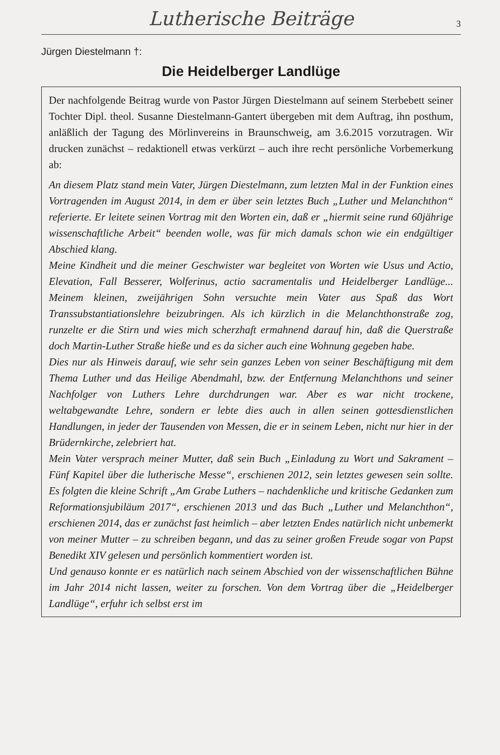Lutherische Beiträge 3
Jürgen Diestelmann †:
Die Heidelberger Landlüge
Der nachfolgende Beitrag wurde von Pastor Jürgen Diestelmann auf seinem Sterbebett seiner Tochter Dipl. theol. Susanne Diestelmann-Gantert übergeben mit dem Auftrag, ihn posthum, anläßlich der Tagung des Mörlinvereins in Braunschweig, am 3.6.2015 vorzutragen. Wir drucken zunächst – redaktionell etwas verkürzt – auch ihre recht persönliche Vorbemerkung ab:
An diesem Platz stand mein Vater, Jürgen Diestelmann, zum letzten Mal in der Funktion eines Vortragenden im August 2014, in dem er über sein letztes Buch „Luther und Melanchthon“ referierte. Er leitete seinen Vortrag mit den Worten ein, daß er „hiermit seine rund 60jährige wissenschaftliche Arbeit“ beenden wolle, was für mich damals schon wie ein endgültiger Abschied klang.
Meine Kindheit und die meiner Geschwister war begleitet von Worten wie Usus und Actio, Elevation, Fall Besserer, Wolferinus, actio sacramentalis und Heidelberger Landlüge... Meinem kleinen, zweijährigen Sohn versuchte mein Vater aus Spaß das Wort Transsubstantiationslehre beizubringen. Als ich kürzlich in die Melanchthonstraße zog, runzelte er die Stirn und wies mich scherzhaft ermahnend darauf hin, daß die Querstraße doch Martin-Luther Straße hieße und es da sicher auch eine Wohnung gegeben habe.
Dies nur als Hinweis darauf, wie sehr sein ganzes Leben von seiner Beschäftigung mit dem Thema Luther und das Heilige Abendmahl, bzw. der Entfernung Melanchthons und seiner Nachfolger von Luthers Lehre durchdrungen war. Aber es war nicht trockene, weltabgewandte Lehre, sondern er lebte dies auch in allen seinen gottesdienstlichen Handlungen, in jeder der Tausenden von Messen, die er in seinem Leben, nicht nur hier in der Brüdernkirche, zelebriert hat.
Mein Vater versprach meiner Mutter, daß sein Buch „Einladung zu Wort und Sakrament – Fünf Kapitel über die lutherische Messe“, erschienen 2012, sein letztes gewesen sein sollte. Es folgten die kleine Schrift „Am Grabe Luthers – nachdenkliche und kritische Gedanken zum Reformationsjubiläum 2017“, erschienen 2013 und das Buch „Luther und Melanchthon“, erschienen 2014, das er zunächst fast heimlich – aber letzten Endes natürlich nicht unbemerkt von meiner Mutter – zu schreiben begann, und das zu seiner großen Freude sogar von Papst Benedikt XIV gelesen und persönlich kommentiert worden ist.
Und genauso konnte er es natürlich nach seinem Abschied von der wissenschaftlichen Bühne im Jahr 2014 nicht lassen, weiter zu forschen. Von dem Vortrag über die „Heidelberger Landlüge“, erfuhr ich selbst erst im